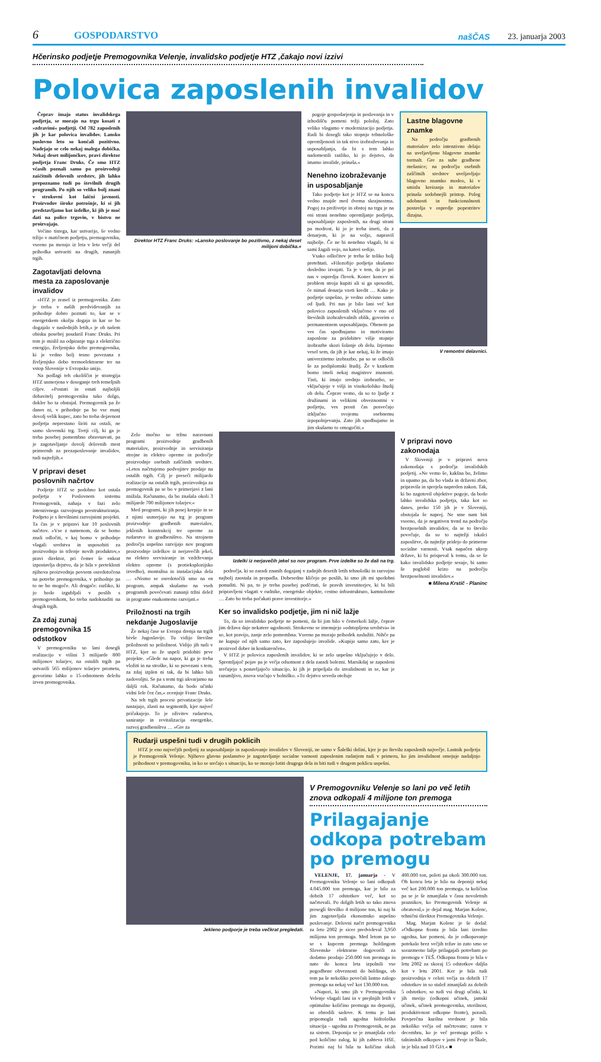6 GOSPODARSTVO našČAS 23. januarja 2003
Hčerinsko podjetje Premogovnika Velenje, invalidsko podjetje HTZ ,čakajo novi izzivi
Polovica zaposlenih invalidov
Čeprav imajo status invalidskega podjetja, se morajo na trgu kosati z »zdravimi« podjetji. Od 782 zaposlenih jih je kar polovica invalidov. Lansko poslovno leto so končali pozitivno. Nadejajo se celo nekaj malega dobička. Nekaj deset milijončkov, pravi direktor podjetja Franc Druks. Če smo HTZ včasih poznali samo po proizvodnji zaščitnih delovnih sredstev, jih lahko prepoznamo tudi po številnih drugih programih. Po njih so veliko bolj znani v strokovni kot laični javnosti. Proizvodov široke potrošnje, ki si jih predstavljamo kot izdelke, ki jih je moč dati na police trgovin, v bistvu ne proizvajajo.
Večino tistega, kar ustvarijo, še vedno tržijo v matičnem podjetju, premogovniku, vseeno pa morajo iz leta v leto večji del prihodka ustvariti na drugih, zunanjih trgih.
Zagotavljati delovna mesta za zaposlovanje invalidov
»HTZ je zrasel iz premogovnika. Zato je treba v naših predvidevanjih za prihodnje dobro poznati to, kar se v energetskem okolju dogaja in kar se bo dogajalo v naslednjih letih,« je ob našem obisku posebej poudaril Franc Druks. Pri tem je mislil na odpiranje trga z električno energijo, življenjsko dobo premogovnika, ki je vedno bolj tesno povezana z življenjsko dobo termoelektrarne ter na vstop Slovenije v Evropsko unijo.
Na podlagi teh okoliščin je strategija HTZ usmerjena v doseganje treh temeljnih ciljev. »Postati in ostati najboljši dobavitelj premogovniku tako dolgo, dokler bo ta obstajal. Premogovnik pa že danes ni, v prihodnje pa bo vse manj dovolj velik kupec, zato bo treba dejavnost podjetja neprestano širiti na ostali, ne samo slovenski trg. Tretji cilj, ki ga je treba posebej pomembno obravnavati, pa je zagotavljanje dovolj delovnih mest primernih za prezaposlovanje invalidov, tudi najtežjih.«
V pripravi deset poslovnih načrtov
Podjetje HTZ se podobno kot ostala podjetja v Poslovnem sistemu Premogovnik, nahaja v fazi zelo intenzivnega razvojnega prestrukturiranja. Podprto je s številnimi razvojnimi projekti. Ta čas je v pripravi kar 10 poslovnih načrtov. »Vse z namenom, da se bomo znali odločiti, v kaj bomo v prihodnje vlagali sredstva in usposobiti za proizvodnjo in trženje novih produktov,« pravi direktor, pri čemer še enkrat izpostavlja dejstvo, da je bila v preteklosti njihova proizvodnja povsem osredotočena na potrebe premogovnika, v prihodnje pa to ne bo mogoče. Ali drugače: razliko, ki jo bodo izgubljali v poslih s premogovnikom, bo treba nadoknaditi na drugih trgih.
Za zdaj zunaj premogovnika 15 odstotkov
V premogovniku so lani dosegli realizacijo v višini 3 milijarde 800 milijonov tolarjev, na ostalih trgih pa ustvarili 565 milijonov tolarjev prometa, govorimo lahko o 15-odstotnem deležu izven premogovnika.
Direktor HTZ Franc Druks: »Lansko poslovanje bo pozitivno, z nekaj deset milijoni dobička.«
pogoje gospodarjenja in poslovanja in v izhodišču pomeni težji položaj. Zato veliko vlagamo v modernizacijo podjetja. Radi bi dosegli tako stopnjo tehnološke opremljenosti in tak nivo izobraževanja in usposabljanja, da bi s tem lahko nadomestili razliko, ki jo dejstvo, da imamo invalide, prinaša.«
Nenehno izobraževanje in usposabljanje
Tako podjetje kot je HTZ se na koncu vedno znajde med dvema skrajnostma. Pogoj za preživetje in obstoj na trgu je na eni strani nenehno opremljanje podjetja, usposabljanje zaposlenih, na drugi strani pa modrost, ki jo je treba imeti, da z denarjem, ki je na voljo, napraviš najbolje. Če ne bi nenehno vlagali, bi si sami žagali vejo, na kateri sedijo.
Vsako odločitev je treba še toliko bolj pretehtati. »Filozofijo podjetja skušamo dosledno izvajati. Ta je v tem, da je pri nas v ospredju človek. Konec koncev ni problem stroja kupiti ali si ga sposoditi, če nimaš denarja vzeti kredit … Kako je podjetje uspešno, je vedno odvisno samo od ljudi. Pri nas je bilo lani več kot polovico zaposlenih vključeno v eno od številnih izobraževalnih oblik, govorim o permanentnem usposabljanju. Obenem pa ves čas spodbujamo in motiviramo zaposlene za pridobitev višje stopnje izobrazbe skozi šolanje ob delu. Izjemno vesel sem, da jih je kar nekaj, ki že imajo univerzitetno izobrazbo, pa so se odločili še za podiplomski študij. Že v kratkem bomo imeli nekaj magistrov znanosti. Tisti, ki imajo srednjo izobrazbo, se vključujejo v višji in visokošolsko študij ob delu. Čeprav vemo, da so to ljudje z družinami in velikimi obveznostmi v podjetju, ves prosti čas posvečajo izključno svojemu osebnemu izpopolnjevanju. Zato jih spodbujamo in jim skušamo to omogočiti.«
Lastne blagovne znamke
Na področju gradbenih materialov zelo intenzivno delajo na uveljavljeno blagovne znamke tormalt. Gre za suhe gradbene mešanice; na področju osebnih zaščitnih sredstev uveljavljajo blagovno znamko modeo, ki v smislu kreiranja in materialov prinaša sodobnejši pristop. Poleg udobnosti in funkcionalnosti postavlja v ospredje popestritev dizajna.
V remontni delavnici.
Zelo močno so tržno naravnani programi proizvodnje gradbenih materialov, proizvodnje in servisiranja strojne in elektro opreme in področje proizvodnje osebnih zaščitnih sredstev. »Letos načrtujemo podvojitev prodaje na ostalih trgih. Cilj je preseči milijardo realizacije na ostalih trgih, proizvodnja za premogovnik pa se bo v primerjavi z lani znižala. Računamo, da bo znašala okoli 3 milijarde 700 milijonov tolarjev.«
Med programi, ki jih posej krepijo in se z njimi usmerjajo na trg je program proizvodnje gradbenih materialov, jeklenih konstrukcij ter opreme za rudarstvo in gradbeništvo. Na strojnem področju uspešno razvijajo nov program proizvodnje izdelkov iz nerjavečih jekel, na elektro servisiranje in vzdrževanja elektro opreme (s protieksplozijsko izvedbo), montažna in instalacijska dela … »Nismo se osredotočili smo na en program, ampak skušamo na vseh programih povečevati zunanji tržni delež in programe enakomerno razvijati.«
Priložnosti na trgih nekdanje Jugoslavije
Že nekaj čase se Evropa drenja na trgih bivše Jugoslavije. Tu vidijo številne priložnosti so priložnost. Vidijo jih tudi v HTZ, kjer so že uspeli pridobiti prve projekte. »Glede na napor, ki ga je treba vložiti in na stroške, ki so povezani s tem, za zdaj izplen ni tak, da bi lahko bili zadovoljni. Se pa s temi trgi ukvarjamo na daljši rok. Računamo, da bodo učinki vidni šele čez čas,« ocenjuje Franc Druks.
Na teh trgih procesi privatizacije šele nastajajo, zlasti na segmentih, kjer največ pričakujejo. To je oživitev rudarstva, saniranje in revitalizacija energetike, razvoj gradbeništva … »Gre za
Izdelki iz nerjavečih jekel so nov program. Prve izdelke so že dali na trg.
področja, ki so zaradi znanih dogajanj v zadnjih desetih letih tehnološki in razvojno najbolj zaostala in propadla. Dobesedno kličejo po poslih, ki smo jih mi spodobni ponuditi. Ni pa, to je treba posebej podčrtati, še pravih investitorjev, ki bi bili pripravljeni vlagati v rudnike, energetske objekte, cestno infrastrukturo, kamnolome … Zato bo treba počakati prave investitorje.«
Ker so invalidsko podjetje, jim ni nič lažje
To, da so invalidsko podjetje ne pomeni, da bi jim bilo v čemerkoli lažje, čeprav jim država daje nekatere ugodnosti. Strokovno se imenujejo »odstopljena sredstva« in so, kot pravijo, zanje zelo pomembna. Vseeno pa morajo prihodek zaslužiti. Nihče pa ne kupuje od njih samo zato, ker zaposlujejo invalide. »Kupijo samo zato, ker je proizvod dober in konkurenčen«.
V HTZ je polovica zaposlenih invalidov, ki se zelo uspešno vključujejo v delo. Spremljajoč pojav pa je večja odsotnost z dela zaradi bolezni. Marsikdaj se zaposleni srečujejo s ponavljajočo situacijo, ki jih je pripeljala do invalidnosti in se, kar je razumljivo, znova vračajo v bolniško. »To dejstvo seveda otežuje
V pripravi novo zakonodaja
V Sloveniji je v pripravi nova zakonodaja s področja invalidskih podjetij. »Ne vemo še, kakšna bo, želimo in upamo pa, da bo vlada in državni zbor, pripravila in sprejela napreden zakon. Tak, ki bo zagotovil objektive pogoje, da bodo lahko invalidska podjetja, taka kot so danes, preko 150 jih je v Sloveniji, obstojala še naprej. Ne sme nam biti vseeno, da je negativen trend na področju brezposelnih invalidov, da se to število povečuje, da so to najtežji iskalci zaposlitve, da najtežje pridejo do primerne socialne varnosti. Vsak napačen ukrep države, ki bi prispeval k temu, da se še kako invalidsko podjetje sesuje, bi samo še poglobil krizo na področju brezposelnosti invalidov.«
■ Milena Krstič - Planinc
Rudarji uspešni tudi v drugih poklicih
HTZ je eno največjih podjetij za usposabljanje in zaposlovanje invalidov v Sloveniji, ne samo v Šaleški dolini, kjer je po številu zaposlenih največje. Lastnik podjetja je Premogovnik Velenje. Njihovo glavno poslanstvo je zagotavljanje socialne varnosti zaposlenim rudarjem tudi v primeru, ko jim invalidnost omejuje nadaljnjo prihodnost v premogovniku, in ko se srečajo s situacijo, ko se morajo lotiti drugega dela in biti tudi v drugem poklicu uspešni.
Jekleno podporje je treba večkrat pregledati.
V Premogovniku Velenje so lani po več letih znova odkopali 4 milijone ton premoga
Prilagajanje odkopa potrebam po premogu
VELENJE, 17. januarja - V Premogovniku Velenje so lani odkopali 4.045.000 ton premoga, kar je bilo za dobrih 17 odstotkov več, kot so načrtovali. Po dolgih letih so tako znova presegli številko 4 milijone ton, ki naj bi jim zagotavljala ekonomsko uspešno poslovanje. Delovni načrt premogovnika za leto 2002 je sicer predvideval 3,950 milijona ton premoga. Med letom pa so se s kupcem premoga holdingom Slovenske elektrarne dogovorili za dodatno prodajo 250.000 ton premoga in nato do konca leta izpolnili vse pogodbene obveznosti do holdinga, ob tem pa še nekoliko povečali lastno zalogo premoga na nekaj več kot 130.000 ton.
»Napori, ki smo jih v Premogovniku Velenje vlagali lani in v prejšnjih letih v optimalno količino premoga na deponiji, so obrodili sadove. K temu je lani pripomogla tudi ugodna hidrološka situacija – ugodna za Premogovnik, ne pa za sistem. Deponija se je zmanjšala celo pod količino zalog, ki jih zahteva HSE. Pozimi naj bi bila ta količina okoli 400.000 ton, poleti pa okoli 300.000 ton. Ob koncu leta je bilo na deponiji nekaj več kot 200.000 ton premoga, ta količina pa se je še zmanjšala v času novoletnih praznikov, ko Premogovnik Velenje ni obratoval,« je dejal mag. Marjan Kolenc, tehnični direktor Premogovnika Velenje.
Mag. Marjan Kolenc je še dodal: »Odkopna fronta je bila lani izredno ugodna, kar pomeni, da je odkopavanje potekalo brez večjih težav in zato smo se sorazmerno lažje prilagajali potrebam po premogu v TEŠ. Odkopna fronta je bila v letu 2002 za skoraj 15 odstotkov daljša kot v letu 2001. Ker je bila tudi proizvodnja v celoti večja za dobrih 17 odstotkov in so stalež zmanjšali za dobrih 5 odstotkov, so tudi vsi drugi učinki, ki jih merijo (odkopni učinek, jamski učinek, učinek premogovnika, storilnost, produktivnost odkopne fronte), porasli. Povprečna kurilna vrednost je bila nekoliko večja od načrtovane; razen v decembru, ko je več premoga prišlo s talninskih odkopov v jami Pesje in Škale, in je bila nad 10 GJ/t.« ■